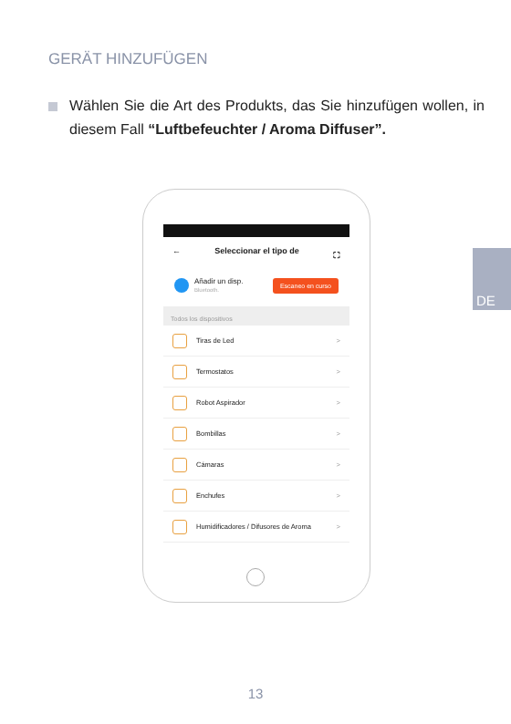GERÄT HINZUFÜGEN
Wählen Sie die Art des Produkts, das Sie hinzufügen wollen, in diesem Fall “Luftbefeuchter / Aroma Diffuser”.
DE
← Seleccionar el tipo de ⛶
Añadir un disp.
Bluetooth.
Escaneo en curso
Todos los dispositivos
Tiras de Led >
Termostatos >
Robot Aspirador >
Bombillas >
Cámaras >
Enchufes >
Humidificadores / Difusores de Aroma >
13